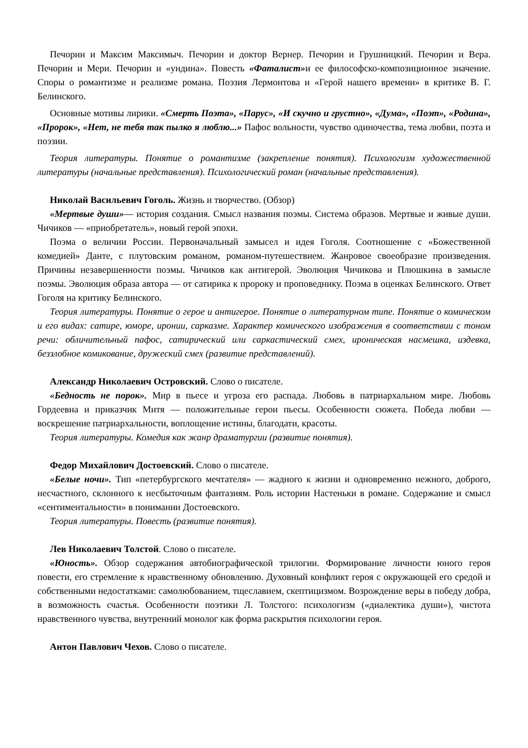Печорин и Максим Максимыч. Печорин и доктор Вернер. Печорин и Грушницкий. Печорин и Вера. Печорин и Мери. Печорин и «ундина». Повесть «Фаталист»и ее философско-композиционное значение. Споры о романтизме и реализме романа. Поэзия Лермонтова и «Герой нашего времени» в критике В. Г. Белинского.
Основные мотивы лирики. «Смерть Поэта», «Парус», «И скучно и грустно», «Дума», «Поэт», «Родина», «Пророк», «Нет, не тебя так пылко я люблю...» Пафос вольности, чувство одиночества, тема любви, поэта и поэзии.
Теория литературы. Понятие о романтизме (закрепление понятия). Психологизм художественной литературы (начальные представления). Психологический роман (начальные представления).
Николай Васильевич Гоголь. Жизнь и творчество. (Обзор)
«Мертвые души»— история создания. Смысл названия поэмы. Система образов. Мертвые и живые души. Чичиков — «приобретатель», новый герой эпохи.
Поэма о величии России. Первоначальный замысел и идея Гоголя. Соотношение с «Божественной комедией» Данте, с плутовским романом, романом-путешествием. Жанровое своеобразие произведения. Причины незавершенности поэмы. Чичиков как антигерой. Эволюция Чичикова и Плюшкина в замысле поэмы. Эволюция образа автора — от сатирика к пророку и проповеднику. Поэма в оценках Белинского. Ответ Гоголя на критику Белинского.
Теория литературы. Понятие о герое и антигерое. Понятие о литературном типе. Понятие о комическом и его видах: сатире, юморе, иронии, сарказме. Характер комического изображения в соответствии с тоном речи: обличительный пафос, сатирический или саркастический смех, ироническая насмешка, издевка, беззлобное комикование, дружеский смех (развитие представлений).
Александр Николаевич Островский. Слово о писателе.
«Бедность не порок». Мир в пьесе и угроза его распада. Любовь в патриархальном мире. Любовь Гордеевна и приказчик Митя — положительные герои пьесы. Особенности сюжета. Победа любви — воскрешение патриархальности, воплощение истины, благодати, красоты.
Теория литературы. Комедия как жанр драматургии (развитие понятия).
Федор Михайлович Достоевский. Слово о писателе.
«Белые ночи». Тип «петербургского мечтателя» — жадного к жизни и одновременно нежного, доброго, несчастного, склонного к несбыточным фантазиям. Роль истории Настеньки в романе. Содержание и смысл «сентиментальности» в понимании Достоевского.
Теория литературы. Повесть (развитие понятия).
Лев Николаевич Толстой. Слово о писателе.
«Юность». Обзор содержания автобиографической трилогии. Формирование личности юного героя повести, его стремление к нравственному обновлению. Духовный конфликт героя с окружающей его средой и собственными недостатками: самолюбованием, тщеславием, скептицизмом. Возрождение веры в победу добра, в возможность счастья. Особенности поэтики Л. Толстого: психологизм («диалектика души»), чистота нравственного чувства, внутренний монолог как форма раскрытия психологии героя.
Антон Павлович Чехов. Слово о писателе.